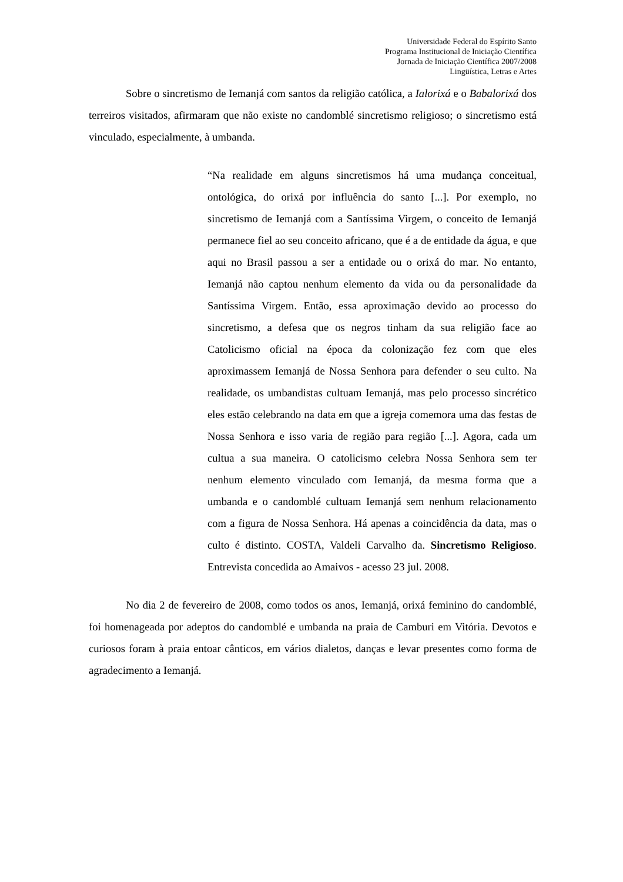Universidade Federal do Espírito Santo
Programa Institucional de Iniciação Científica
Jornada de Iniciação Científica 2007/2008
Lingüística, Letras e Artes
Sobre o sincretismo de Iemanjá com santos da religião católica, a Ialorixá e o Babalorixá dos terreiros visitados, afirmaram que não existe no candomblé sincretismo religioso; o sincretismo está vinculado, especialmente, à umbanda.
“Na realidade em alguns sincretismos há uma mudança conceitual, ontológica, do orixá por influência do santo [...]. Por exemplo, no sincretismo de Iemanjá com a Santíssima Virgem, o conceito de Iemanjá permanece fiel ao seu conceito africano, que é a de entidade da água, e que aqui no Brasil passou a ser a entidade ou o orixá do mar. No entanto, Iemanjá não captou nenhum elemento da vida ou da personalidade da Santíssima Virgem. Então, essa aproximação devido ao processo do sincretismo, a defesa que os negros tinham da sua religião face ao Catolicismo oficial na época da colonização fez com que eles aproximassem Iemanjá de Nossa Senhora para defender o seu culto. Na realidade, os umbandistas cultuam Iemanjá, mas pelo processo sincrético eles estão celebrando na data em que a igreja comemora uma das festas de Nossa Senhora e isso varia de região para região [...]. Agora, cada um cultua a sua maneira. O catolicismo celebra Nossa Senhora sem ter nenhum elemento vinculado com Iemanjá, da mesma forma que a umbanda e o candomblé cultuam Iemanjá sem nenhum relacionamento com a figura de Nossa Senhora. Há apenas a coincidência da data, mas o culto é distinto. COSTA, Valdeli Carvalho da. Sincretismo Religioso. Entrevista concedida ao Amaivos - acesso 23 jul. 2008.
No dia 2 de fevereiro de 2008, como todos os anos, Iemanjá, orixá feminino do candomblé, foi homenageada por adeptos do candomblé e umbanda na praia de Camburi em Vitória. Devotos e curiosos foram à praia entoar cânticos, em vários dialetos, danças e levar presentes como forma de agradecimento a Iemanjá.